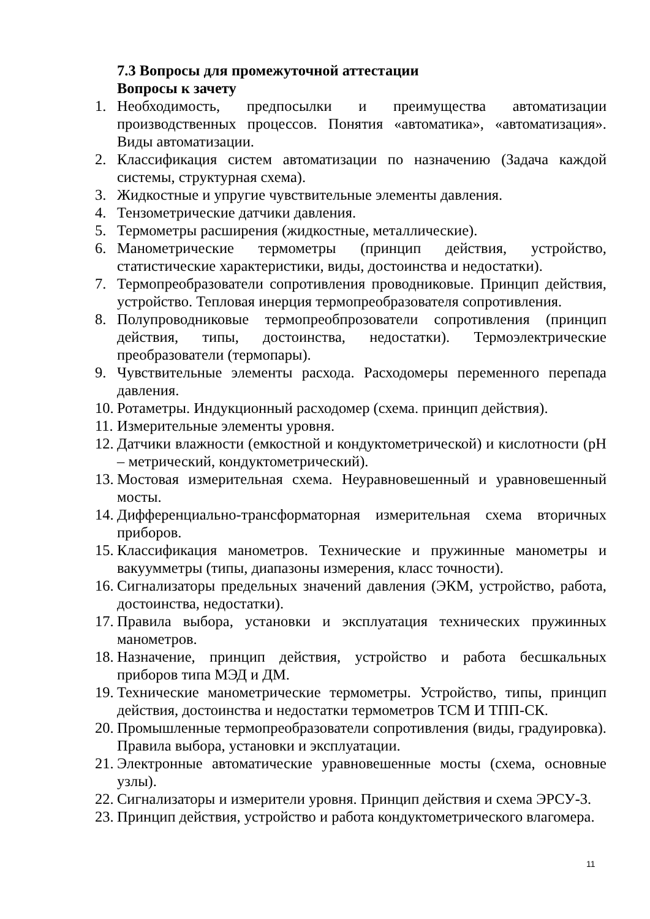7.3 Вопросы для промежуточной аттестации
Вопросы к зачету
1. Необходимость, предпосылки и преимущества автоматизации производственных процессов. Понятия «автоматика», «автоматизация». Виды автоматизации.
2. Классификация систем автоматизации по назначению (Задача каждой системы, структурная схема).
3. Жидкостные и упругие чувствительные элементы давления.
4. Тензометрические датчики давления.
5. Термометры расширения (жидкостные, металлические).
6. Манометрические термометры (принцип действия, устройство, статистические характеристики, виды, достоинства и недостатки).
7. Термопреобразователи сопротивления проводниковые. Принцип действия, устройство. Тепловая инерция термопреобразователя сопротивления.
8. Полупроводниковые термопреобпрозователи сопротивления (принцип действия, типы, достоинства, недостатки). Термоэлектрические преобразователи (термопары).
9. Чувствительные элементы расхода. Расходомеры переменного перепада давления.
10. Ротаметры. Индукционный расходомер (схема. принцип действия).
11. Измерительные элементы уровня.
12. Датчики влажности (емкостной и кондуктометрической) и кислотности (рН – метрический, кондуктометрический).
13. Мостовая измерительная схема. Неуравновешенный и уравновешенный мосты.
14. Дифференциально-трансформаторная измерительная схема вторичных приборов.
15. Классификация манометров. Технические и пружинные манометры и вакуумметры (типы, диапазоны измерения, класс точности).
16. Сигнализаторы предельных значений давления (ЭКМ, устройство, работа, достоинства, недостатки).
17. Правила выбора, установки и эксплуатация технических пружинных манометров.
18. Назначение, принцип действия, устройство и работа бесшкальных приборов типа МЭД и ДМ.
19. Технические манометрические термометры. Устройство, типы, принцип действия, достоинства и недостатки термометров ТСМ И ТПП-СК.
20. Промышленные термопреобразователи сопротивления (виды, градуировка). Правила выбора, установки и эксплуатации.
21. Электронные автоматические уравновешенные мосты (схема, основные узлы).
22. Сигнализаторы и измерители уровня. Принцип действия и схема ЭРСУ-3.
23. Принцип действия, устройство и работа кондуктометрического влагомера.
11